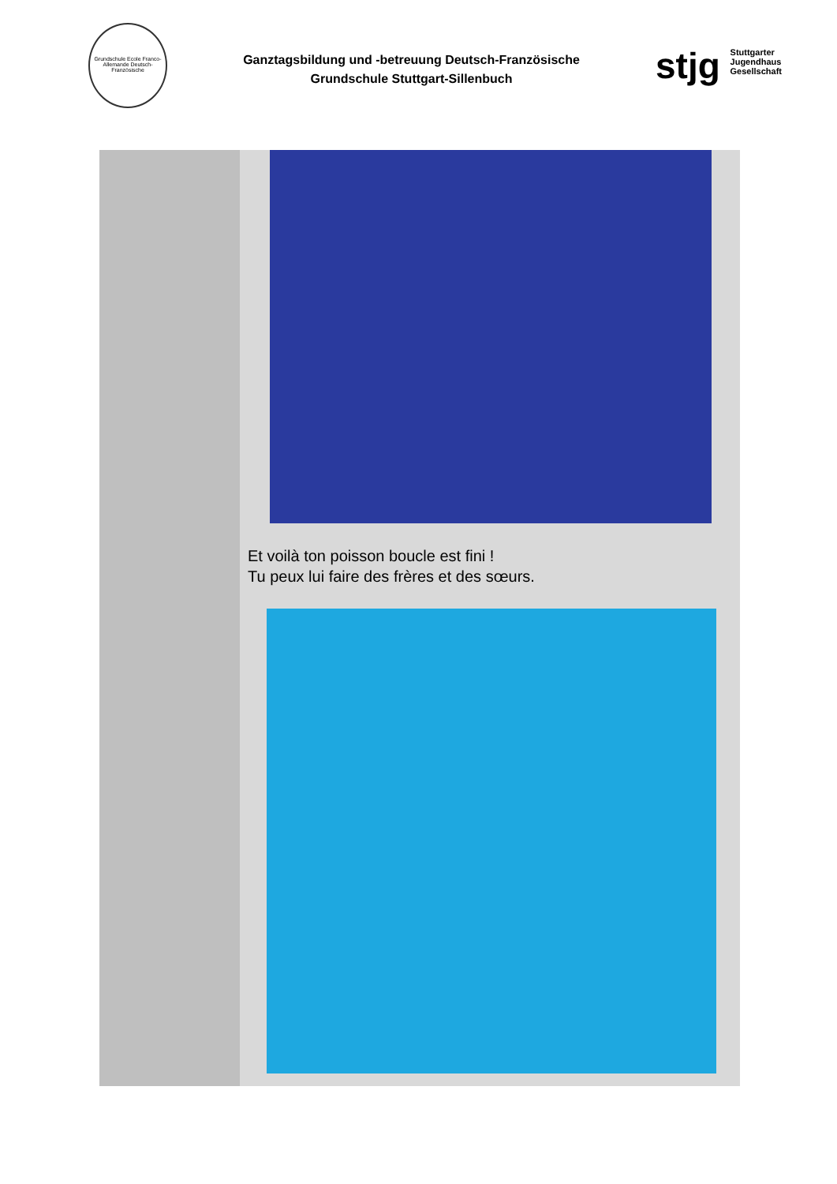Grundschule Ecole Franco-Allemande Deutsch-Französische
Ganztagsbildung und -betreuung Deutsch-Französische
Grundschule Stuttgart-Sillenbuch
stjg Stuttgarter
Jugendhaus
Gesellschaft
Et voilà ton poisson boucle est fini !
Tu peux lui faire des frères et des sœurs.